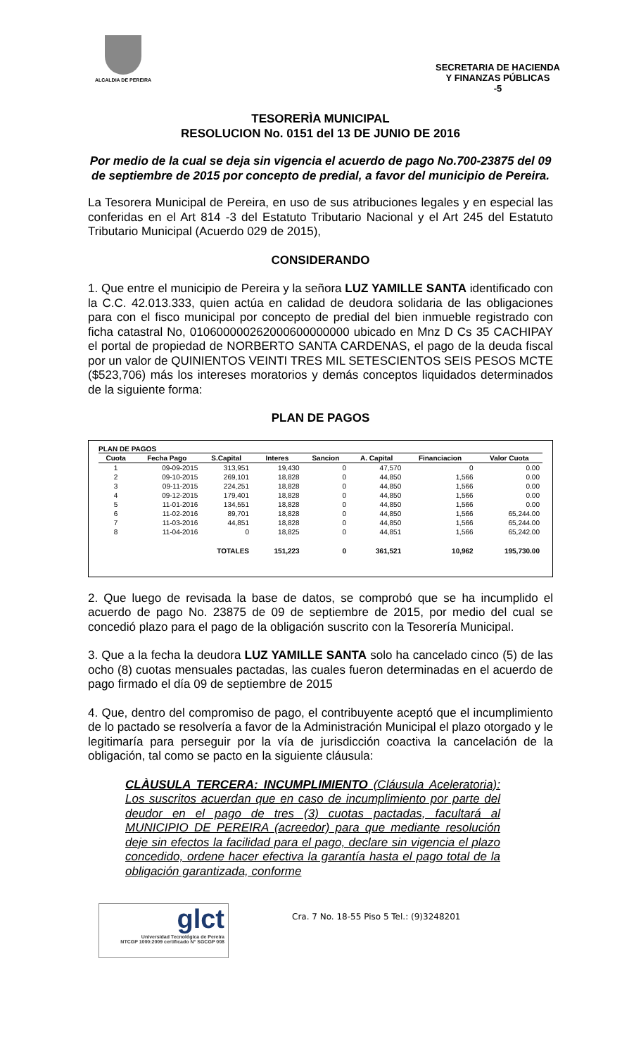ALCALDIA DE PEREIRA
SECRETARIA DE HACIENDA
Y FINANZAS PÚBLICAS
-5
TESORERÌA MUNICIPAL
RESOLUCION No. 0151 del 13 DE JUNIO DE 2016
Por medio de la cual se deja sin vigencia el acuerdo de pago No.700-23875 del 09 de septiembre de 2015 por concepto de predial, a favor del municipio de Pereira.
La Tesorera Municipal de Pereira, en uso de sus atribuciones legales y en especial las conferidas en el Art 814 -3 del Estatuto Tributario Nacional y el Art 245 del Estatuto Tributario Municipal (Acuerdo 029 de 2015),
CONSIDERANDO
1. Que entre el municipio de Pereira y la señora LUZ YAMILLE SANTA identificado con la C.C. 42.013.333, quien actúa en calidad de deudora solidaria de las obligaciones para con el fisco municipal por concepto de predial del bien inmueble registrado con ficha catastral No, 010600000262000600000000 ubicado en Mnz D Cs 35 CACHIPAY el portal de propiedad de NORBERTO SANTA CARDENAS, el pago de la deuda fiscal por un valor de QUINIENTOS VEINTI TRES MIL SETESCIENTOS SEIS PESOS MCTE ($523,706) más los intereses moratorios y demás conceptos liquidados determinados de la siguiente forma:
PLAN DE PAGOS
PLAN DE PAGOS
| Cuota | Fecha Pago | S.Capital | Interes | Sancion | A. Capital | Financiacion | Valor Cuota |
| --- | --- | --- | --- | --- | --- | --- | --- |
| 1 | 09-09-2015 | 313,951 | 19,430 | 0 | 47,570 | 0 | 0.00 |
| 2 | 09-10-2015 | 269,101 | 18,828 | 0 | 44,850 | 1,566 | 0.00 |
| 3 | 09-11-2015 | 224,251 | 18,828 | 0 | 44,850 | 1,566 | 0.00 |
| 4 | 09-12-2015 | 179,401 | 18,828 | 0 | 44,850 | 1,566 | 0.00 |
| 5 | 11-01-2016 | 134,551 | 18,828 | 0 | 44,850 | 1,566 | 0.00 |
| 6 | 11-02-2016 | 89,701 | 18,828 | 0 | 44,850 | 1,566 | 65,244.00 |
| 7 | 11-03-2016 | 44,851 | 18,828 | 0 | 44,850 | 1,566 | 65,244.00 |
| 8 | 11-04-2016 | 0 | 18,825 | 0 | 44,851 | 1,566 | 65,242.00 |
| TOTALES | | | 151,223 | 0 | 361,521 | 10,962 | 195,730.00 |
2. Que luego de revisada la base de datos, se comprobó que se ha incumplido el acuerdo de pago No. 23875 de 09 de septiembre de 2015, por medio del cual se concedió plazo para el pago de la obligación suscrito con la Tesorería Municipal.
3. Que a la fecha la deudora LUZ YAMILLE SANTA solo ha cancelado cinco (5) de las ocho (8) cuotas mensuales pactadas, las cuales fueron determinadas en el acuerdo de pago firmado el día 09 de septiembre de 2015
4. Que, dentro del compromiso de pago, el contribuyente aceptó que el incumplimiento de lo pactado se resolvería a favor de la Administración Municipal el plazo otorgado y le legitimaría para perseguir por la vía de jurisdicción coactiva la cancelación de la obligación, tal como se pacto en la siguiente cláusula:
CLÀUSULA TERCERA: INCUMPLIMIENTO (Cláusula Aceleratoria): Los suscritos acuerdan que en caso de incumplimiento por parte del deudor en el pago de tres (3) cuotas pactadas, facultará al MUNICIPIO DE PEREIRA (acreedor) para que mediante resolución deje sin efectos la facilidad para el pago, declare sin vigencia el plazo concedido, ordene hacer efectiva la garantía hasta el pago total de la obligación garantizada, conforme
glct
Universidad Tecnológica de Pereira
NTCGP 1000:2009 certificado N° SGCGP 008
Cra. 7 No. 18-55 Piso 5 Tel.: (9)3248201